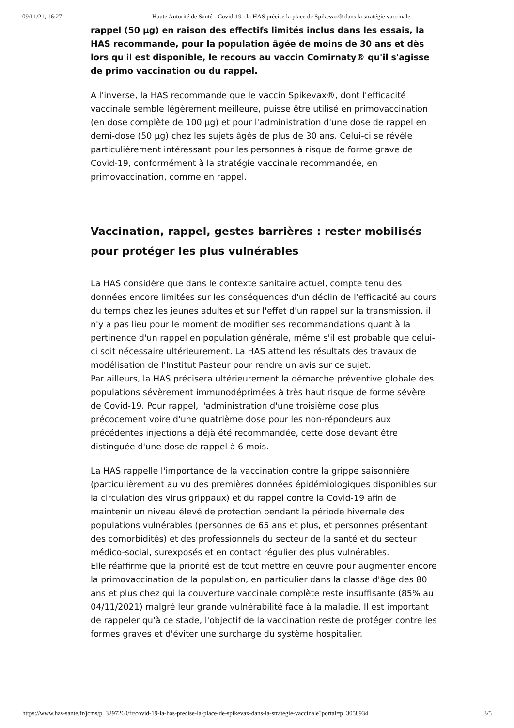09/11/21, 16:27 Haute Autorité de Santé - Covid-19 : la HAS précise la place de Spikevax® dans la stratégie vaccinale
rappel (50 µg) en raison des effectifs limités inclus dans les essais, la HAS recommande, pour la population âgée de moins de 30 ans et dès lors qu'il est disponible, le recours au vaccin Comirnaty® qu'il s'agisse de primo vaccination ou du rappel.
A l'inverse, la HAS recommande que le vaccin Spikevax®, dont l'efficacité vaccinale semble légèrement meilleure, puisse être utilisé en primovaccination (en dose complète de 100 µg) et pour l'administration d'une dose de rappel en demi-dose (50 µg) chez les sujets âgés de plus de 30 ans. Celui-ci se révèle particulièrement intéressant pour les personnes à risque de forme grave de Covid-19, conformément à la stratégie vaccinale recommandée, en primovaccination, comme en rappel.
Vaccination, rappel, gestes barrières : rester mobilisés pour protéger les plus vulnérables
La HAS considère que dans le contexte sanitaire actuel, compte tenu des données encore limitées sur les conséquences d'un déclin de l'efficacité au cours du temps chez les jeunes adultes et sur l'effet d'un rappel sur la transmission, il n'y a pas lieu pour le moment de modifier ses recommandations quant à la pertinence d'un rappel en population générale, même s'il est probable que celui-ci soit nécessaire ultérieurement. La HAS attend les résultats des travaux de modélisation de l'Institut Pasteur pour rendre un avis sur ce sujet.
Par ailleurs, la HAS précisera ultérieurement la démarche préventive globale des populations sévèrement immunodéprimées à très haut risque de forme sévère de Covid-19. Pour rappel, l'administration d'une troisième dose plus précocement voire d'une quatrième dose pour les non-répondeurs aux précédentes injections a déjà été recommandée, cette dose devant être distinguée d'une dose de rappel à 6 mois.
La HAS rappelle l'importance de la vaccination contre la grippe saisonnière (particulièrement au vu des premières données épidémiologiques disponibles sur la circulation des virus grippaux) et du rappel contre la Covid-19 afin de maintenir un niveau élevé de protection pendant la période hivernale des populations vulnérables (personnes de 65 ans et plus, et personnes présentant des comorbidités) et des professionnels du secteur de la santé et du secteur médico-social, surexposés et en contact régulier des plus vulnérables.
Elle réaffirme que la priorité est de tout mettre en œuvre pour augmenter encore la primovaccination de la population, en particulier dans la classe d'âge des 80 ans et plus chez qui la couverture vaccinale complète reste insuffisante (85% au 04/11/2021) malgré leur grande vulnérabilité face à la maladie. Il est important de rappeler qu'à ce stade, l'objectif de la vaccination reste de protéger contre les formes graves et d'éviter une surcharge du système hospitalier.
https://www.has-sante.fr/jcms/p_3297260/fr/covid-19-la-has-precise-la-place-de-spikevax-dans-la-strategie-vaccinale?portal=p_3058934 3/5